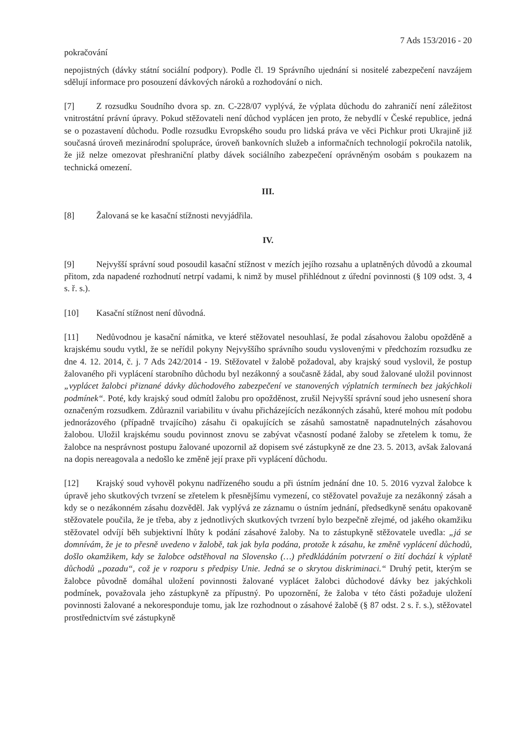7 Ads 153/2016 - 20
pokračování
nepojistných (dávky státní sociální podpory). Podle čl. 19 Správního ujednání si nositelé zabezpečení navzájem sdělují informace pro posouzení dávkových nároků a rozhodování o nich.
[7] Z rozsudku Soudního dvora sp. zn. C-228/07 vyplývá, že výplata důchodu do zahraničí není záležitost vnitrostátní právní úpravy. Pokud stěžovateli není důchod vyplácen jen proto, že nebydlí v České republice, jedná se o pozastavení důchodu. Podle rozsudku Evropského soudu pro lidská práva ve věci Pichkur proti Ukrajině již současná úroveň mezinárodní spolupráce, úroveň bankovních služeb a informačních technologií pokročila natolik, že již nelze omezovat přeshraniční platby dávek sociálního zabezpečení oprávněným osobám s poukazem na technická omezení.
III.
[8] Žalovaná se ke kasační stížnosti nevyjádřila.
IV.
[9] Nejvyšší správní soud posoudil kasační stížnost v mezích jejího rozsahu a uplatněných důvodů a zkoumal přitom, zda napadené rozhodnutí netrpí vadami, k nimž by musel přihlédnout z úřední povinnosti (§ 109 odst. 3, 4 s. ř. s.).
[10] Kasační stížnost není důvodná.
[11] Nedůvodnou je kasační námitka, ve které stěžovatel nesouhlasí, že podal zásahovou žalobu opožděně a krajskému soudu vytkl, že se neřídil pokyny Nejvyššího správního soudu vyslovenými v předchozím rozsudku ze dne 4. 12. 2014, č. j. 7 Ads 242/2014 - 19. Stěžovatel v žalobě požadoval, aby krajský soud vyslovil, že postup žalovaného při vyplácení starobního důchodu byl nezákonný a současně žádal, aby soud žalované uložil povinnost „vyplácet žalobci přiznané dávky důchodového zabezpečení ve stanovených výplatních termínech bez jakýchkoli podmínek“. Poté, kdy krajský soud odmítl žalobu pro opožděnost, zrušil Nejvyšší správní soud jeho usnesení shora označeným rozsudkem. Zdůraznil variabilitu v úvahu přicházejících nezákonných zásahů, které mohou mít podobu jednorázového (případně trvajícího) zásahu či opakujících se zásahů samostatně napadnutelných zásahovou žalobou. Uložil krajskému soudu povinnost znovu se zabývat včasností podané žaloby se zřetelem k tomu, že žalobce na nesprávnost postupu žalované upozornil až dopisem své zástupkyně ze dne 23. 5. 2013, avšak žalovaná na dopis nereagovala a nedošlo ke změně její praxe při vyplácení důchodu.
[12] Krajský soud vyhověl pokynu nadřízeného soudu a při ústním jednání dne 10. 5. 2016 vyzval žalobce k úpravě jeho skutkových tvrzení se zřetelem k přesnějšímu vymezení, co stěžovatel považuje za nezákonný zásah a kdy se o nezákonném zásahu dozvěděl. Jak vyplývá ze záznamu o ústním jednání, předsedkyně senátu opakovaně stěžovatele poučila, že je třeba, aby z jednotlivých skutkových tvrzení bylo bezpečně zřejmé, od jakého okamžiku stěžovatel odvíjí běh subjektivní lhůty k podání zásahové žaloby. Na to zástupkyně stěžovatele uvedla: „já se domnívám, že je to přesně uvedeno v žalobě, tak jak byla podána, protože k zásahu, ke změně vyplácení důchodů, došlo okamžikem, kdy se žalobce odstěhoval na Slovensko (…) předkládáním potvrzení o žití dochází k výplatě důchodů „pozadu“, což je v rozporu s předpisy Unie. Jedná se o skrytou diskriminaci.“ Druhý petit, kterým se žalobce původně domáhal uložení povinnosti žalované vyplácet žalobci důchodové dávky bez jakýchkoli podmínek, považovala jeho zástupkyně za přípustný. Po upozornění, že žaloba v této části požaduje uložení povinnosti žalované a nekoresponduje tomu, jak lze rozhodnout o zásahové žalobě (§ 87 odst. 2 s. ř. s.), stěžovatel prostřednictvím své zástupkyně